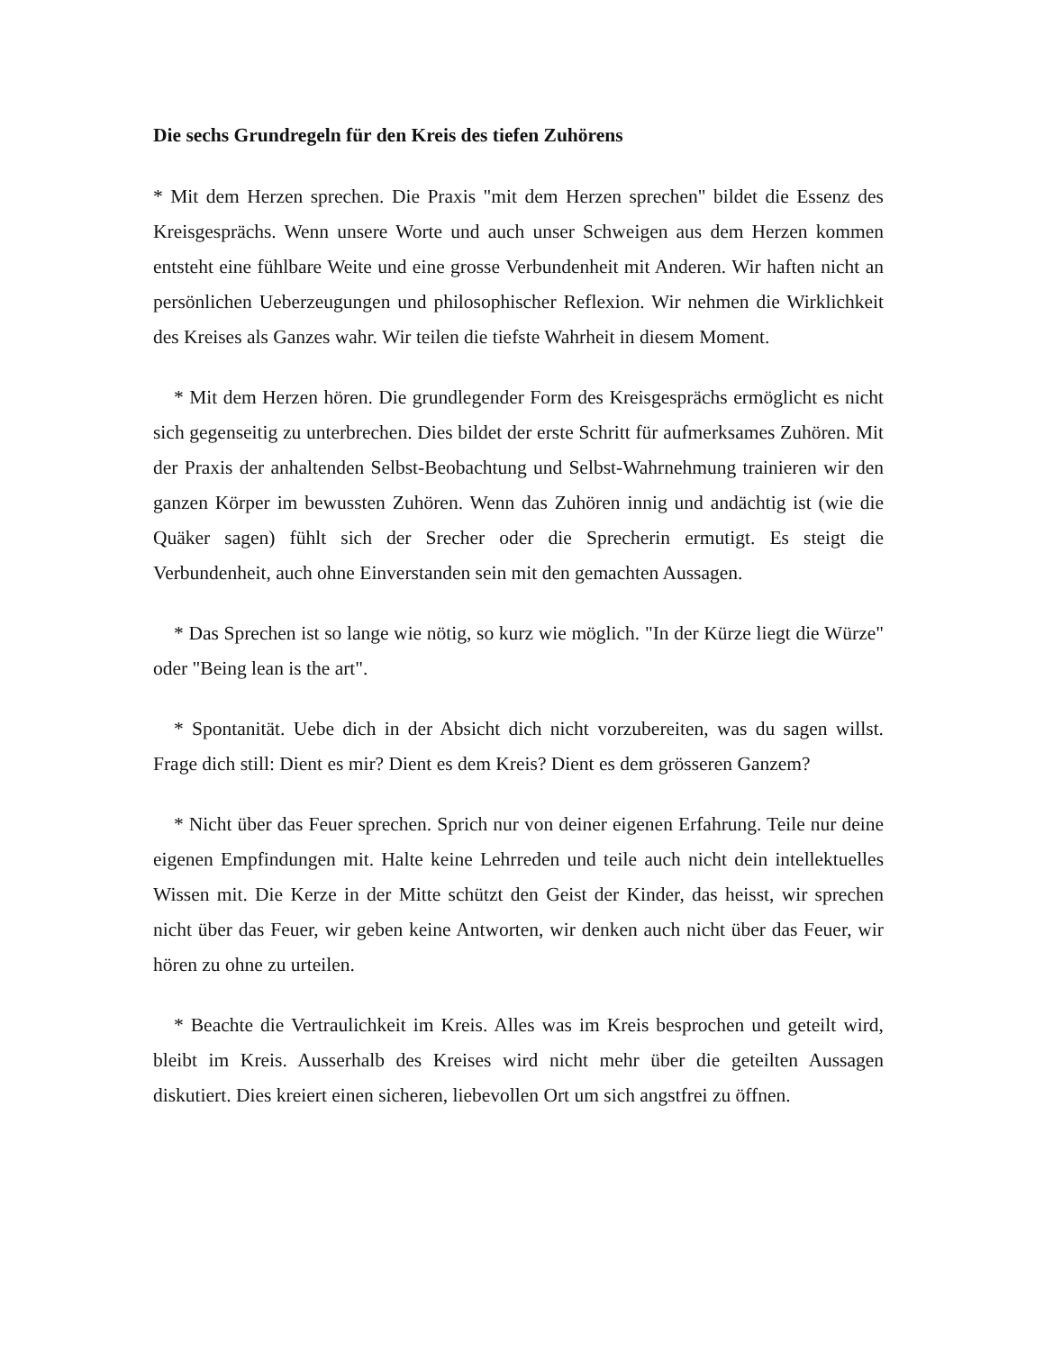Die sechs Grundregeln für den Kreis des tiefen Zuhörens
* Mit dem Herzen sprechen. Die Praxis "mit dem Herzen sprechen" bildet die Essenz des Kreisgesprächs. Wenn unsere Worte und auch unser Schweigen aus dem Herzen kommen entsteht eine fühlbare Weite und eine grosse Verbundenheit mit Anderen. Wir haften nicht an persönlichen Ueberzeugungen und philosophischer Reflexion. Wir nehmen die Wirklichkeit des Kreises als Ganzes wahr. Wir teilen die tiefste Wahrheit in diesem Moment.
* Mit dem Herzen hören. Die grundlegender Form des Kreisgesprächs ermöglicht es nicht sich gegenseitig zu unterbrechen. Dies bildet der erste Schritt für aufmerksames Zuhören. Mit der Praxis der anhaltenden Selbst-Beobachtung und Selbst-Wahrnehmung trainieren wir den ganzen Körper im bewussten Zuhören. Wenn das Zuhören innig und andächtig ist (wie die Quäker sagen) fühlt sich der Srecher oder die Sprecherin ermutigt. Es steigt die Verbundenheit, auch ohne Einverstanden sein mit den gemachten Aussagen.
* Das Sprechen ist so lange wie nötig, so kurz wie möglich. "In der Kürze liegt die Würze" oder "Being lean is the art".
* Spontanität. Uebe dich in der Absicht dich nicht vorzubereiten, was du sagen willst. Frage dich still: Dient es mir? Dient es dem Kreis? Dient es dem grösseren Ganzem?
* Nicht über das Feuer sprechen. Sprich nur von deiner eigenen Erfahrung. Teile nur deine eigenen Empfindungen mit. Halte keine Lehrreden und teile auch nicht dein intellektuelles Wissen mit. Die Kerze in der Mitte schützt den Geist der Kinder, das heisst, wir sprechen nicht über das Feuer, wir geben keine Antworten, wir denken auch nicht über das Feuer, wir hören zu ohne zu urteilen.
* Beachte die Vertraulichkeit im Kreis. Alles was im Kreis besprochen und geteilt wird, bleibt im Kreis. Ausserhalb des Kreises wird nicht mehr über die geteilten Aussagen diskutiert. Dies kreiert einen sicheren, liebevollen Ort um sich angstfrei zu öffnen.